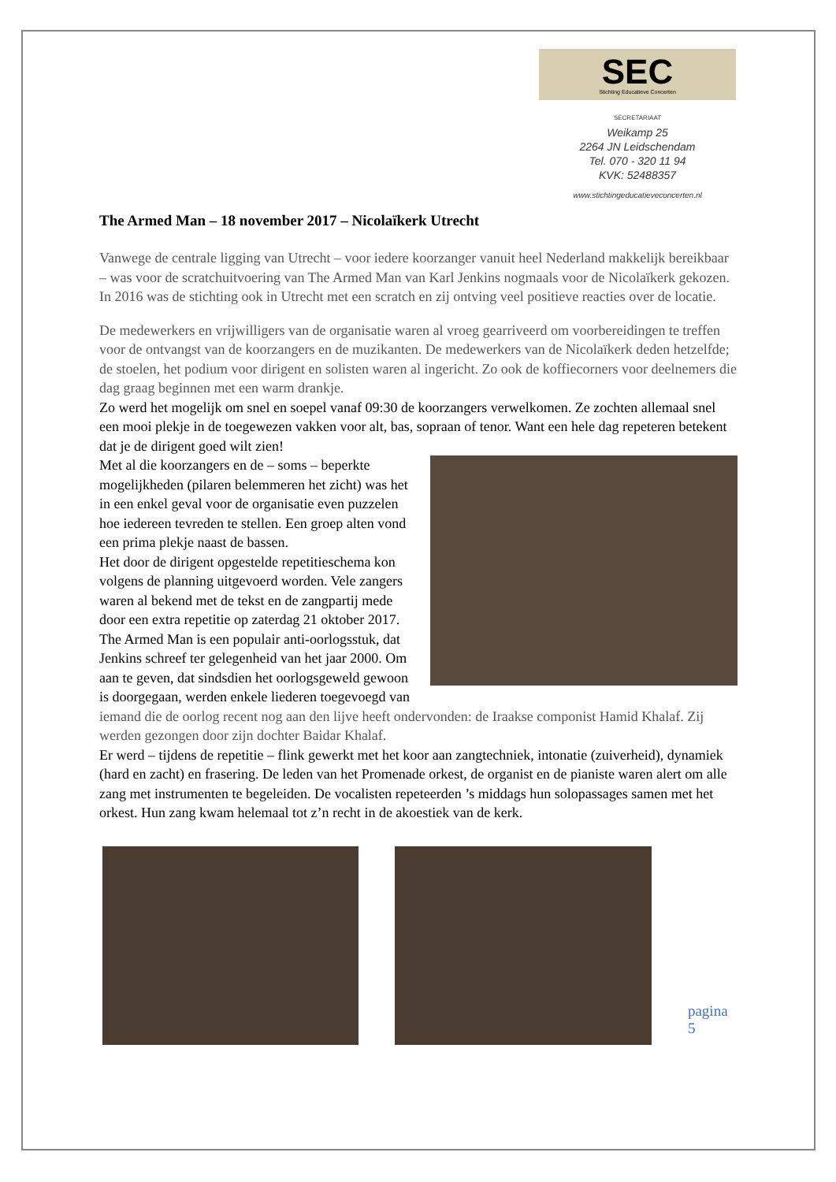SEC
Stichting Educatieve Concerten
SECRETARIAAT
Weikamp 25
2264 JN Leidschendam
Tel. 070 - 320 11 94
KVK: 52488357
www.stichtingeducatieveconcerten.nl
The Armed Man – 18 november 2017 – Nicolaïkerk Utrecht
Vanwege de centrale ligging van Utrecht – voor iedere koorzanger vanuit heel Nederland makkelijk bereikbaar – was voor de scratchuitvoering van The Armed Man van Karl Jenkins nogmaals voor de Nicolaïkerk gekozen. In 2016 was de stichting ook in Utrecht met een scratch en zij ontving veel positieve reacties over de locatie.
De medewerkers en vrijwilligers van de organisatie waren al vroeg gearriveerd om voorbereidingen te treffen voor de ontvangst van de koorzangers en de muzikanten. De medewerkers van de Nicolaïkerk deden hetzelfde; de stoelen, het podium voor dirigent en solisten waren al ingericht. Zo ook de koffiecorners voor deelnemers die dag graag beginnen met een warm drankje.
Zo werd het mogelijk om snel en soepel vanaf 09:30 de koorzangers verwelkomen. Ze zochten allemaal snel een mooi plekje in de toegewezen vakken voor alt, bas, sopraan of tenor. Want een hele dag repeteren betekent dat je de dirigent goed wilt zien!
Met al die koorzangers en de – soms – beperkte mogelijkheden (pilaren belemmeren het zicht) was het in een enkel geval voor de organisatie even puzzelen hoe iedereen tevreden te stellen. Een groep alten vond een prima plekje naast de bassen.
Het door de dirigent opgestelde repetitieschema kon volgens de planning uitgevoerd worden. Vele zangers waren al bekend met de tekst en de zangpartij mede door een extra repetitie op zaterdag 21 oktober 2017. The Armed Man is een populair anti-oorlogsstuk, dat Jenkins schreef ter gelegenheid van het jaar 2000. Om aan te geven, dat sindsdien het oorlogsgeweld gewoon is doorgegaan, werden enkele liederen toegevoegd van iemand die de oorlog recent nog aan den lijve heeft ondervonden: de Iraakse componist Hamid Khalaf. Zij werden gezongen door zijn dochter Baidar Khalaf.
Er werd – tijdens de repetitie – flink gewerkt met het koor aan zangtechniek, intonatie (zuiverheid), dynamiek (hard en zacht) en frasering. De leden van het Promenade orkest, de organist en de pianiste waren alert om alle zang met instrumenten te begeleiden. De vocalisten repeteerden ’s middags hun solopassages samen met het orkest. Hun zang kwam helemaal tot z’n recht in de akoestiek van de kerk.
pagina 5